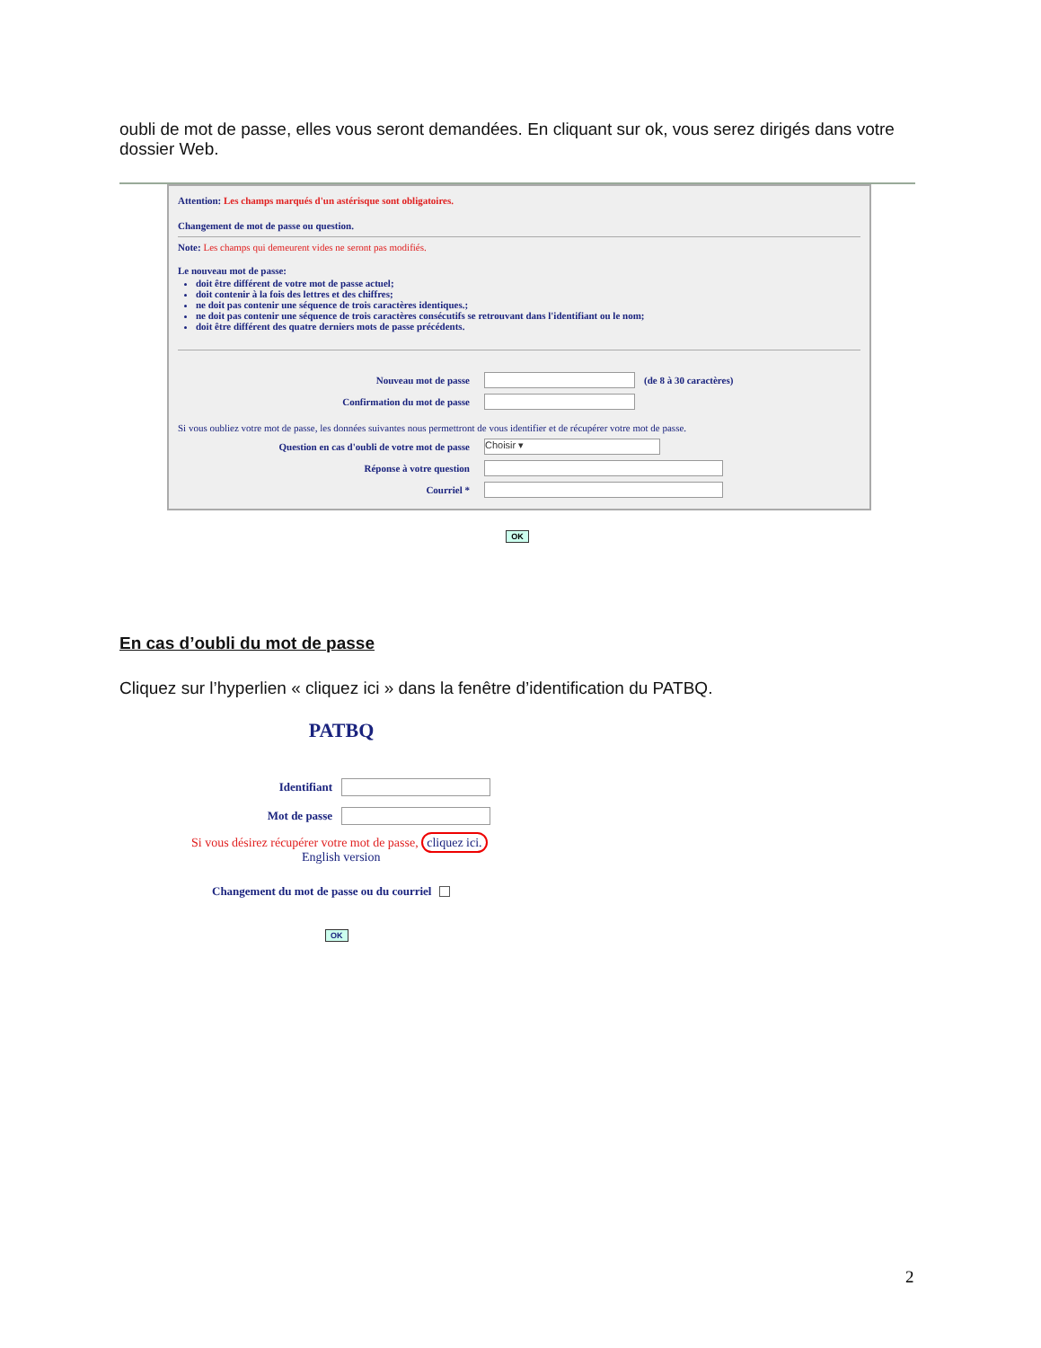oubli de mot de passe, elles vous seront demandées. En cliquant sur ok, vous serez dirigés dans votre dossier Web.
Attention: Les champs marqués d'un astérisque sont obligatoires.
Changement de mot de passe ou question.
Note: Les champs qui demeurent vides ne seront pas modifiés.
Le nouveau mot de passe:
doit être différent de votre mot de passe actuel;
doit contenir à la fois des lettres et des chiffres;
ne doit pas contenir une séquence de trois caractères identiques.;
ne doit pas contenir une séquence de trois caractères consécutifs se retrouvant dans l'identifiant ou le nom;
doit être différent des quatre derniers mots de passe précédents.
Nouveau mot de passe (de 8 à 30 caractères)
Confirmation du mot de passe
Si vous oubliez votre mot de passe, les données suivantes nous permettront de vous identifier et de récupérer votre mot de passe.
Question en cas d'oubli de votre mot de passe Choisir ▾
Réponse à votre question
Courriel *
OK
En cas d’oubli du mot de passe
Cliquez sur l’hyperlien « cliquez ici » dans la fenêtre d’identification du PATBQ.
PATBQ
Identifiant
Mot de passe
Si vous désirez récupérer votre mot de passe, cliquez ici.
English version
Changement du mot de passe ou du courriel
OK
2